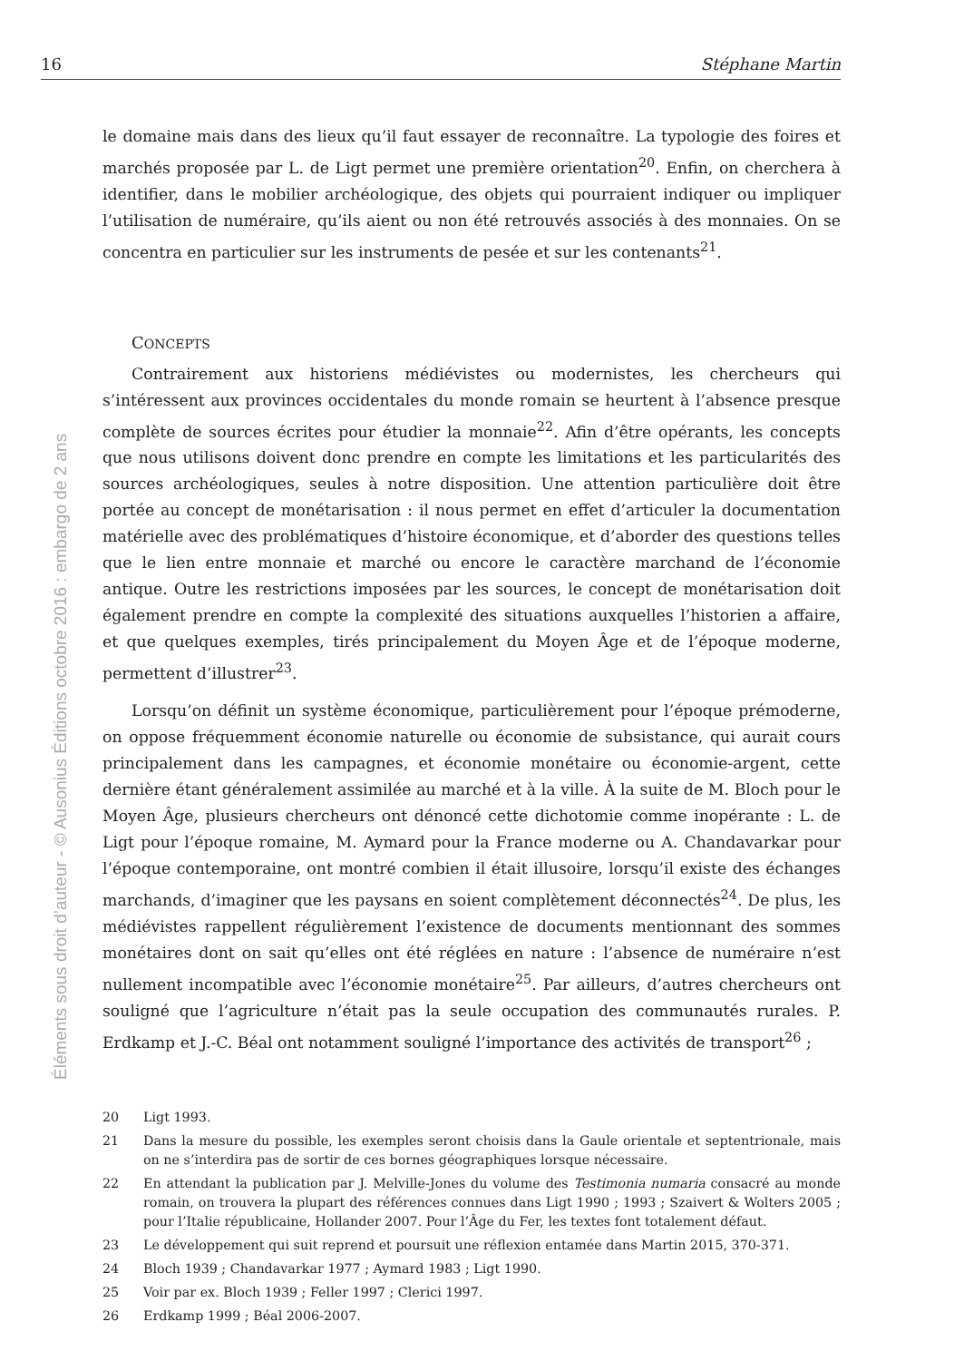16 Stéphane Martin
Éléments sous droit d’auteur - © Ausonius Éditions octobre 2016 : embargo de 2 ans
le domaine mais dans des lieux qu’il faut essayer de reconnaître. La typologie des foires et marchés proposée par L. de Ligt permet une première orientation<sup>20</sup>. Enfin, on cherchera à identifier, dans le mobilier archéologique, des objets qui pourraient indiquer ou impliquer l’utilisation de numéraire, qu’ils aient ou non été retrouvés associés à des monnaies. On se concentra en particulier sur les instruments de pesée et sur les contenants<sup>21</sup>.
CONCEPTS
Contrairement aux historiens médiévistes ou modernistes, les chercheurs qui s’intéressent aux provinces occidentales du monde romain se heurtent à l’absence presque complète de sources écrites pour étudier la monnaie<sup>22</sup>. Afin d’être opérants, les concepts que nous utilisons doivent donc prendre en compte les limitations et les particularités des sources archéologiques, seules à notre disposition. Une attention particulière doit être portée au concept de monétarisation : il nous permet en effet d’articuler la documentation matérielle avec des problématiques d’histoire économique, et d’aborder des questions telles que le lien entre monnaie et marché ou encore le caractère marchand de l’économie antique. Outre les restrictions imposées par les sources, le concept de monétarisation doit également prendre en compte la complexité des situations auxquelles l’historien a affaire, et que quelques exemples, tirés principalement du Moyen Âge et de l’époque moderne, permettent d’illustrer<sup>23</sup>.
Lorsqu’on définit un système économique, particulièrement pour l’époque prémoderne, on oppose fréquemment économie naturelle ou économie de subsistance, qui aurait cours principalement dans les campagnes, et économie monétaire ou économie-argent, cette dernière étant généralement assimilée au marché et à la ville. À la suite de M. Bloch pour le Moyen Âge, plusieurs chercheurs ont dénoncé cette dichotomie comme inopérante : L. de Ligt pour l’époque romaine, M. Aymard pour la France moderne ou A. Chandavarkar pour l’époque contemporaine, ont montré combien il était illusoire, lorsqu’il existe des échanges marchands, d’imaginer que les paysans en soient complètement déconnectés<sup>24</sup>. De plus, les médiévistes rappellent régulièrement l’existence de documents mentionnant des sommes monétaires dont on sait qu’elles ont été réglées en nature : l’absence de numéraire n’est nullement incompatible avec l’économie monétaire<sup>25</sup>. Par ailleurs, d’autres chercheurs ont souligné que l’agriculture n’était pas la seule occupation des communautés rurales. P. Erdkamp et J.-C. Béal ont notamment souligné l’importance des activités de transport<sup>26</sup> ;
20 Ligt 1993.
21 Dans la mesure du possible, les exemples seront choisis dans la Gaule orientale et septentrionale, mais on ne s’interdira pas de sortir de ces bornes géographiques lorsque nécessaire.
22 En attendant la publication par J. Melville-Jones du volume des Testimonia numaria consacré au monde romain, on trouvera la plupart des références connues dans Ligt 1990 ; 1993 ; Szaivert & Wolters 2005 ; pour l’Italie républicaine, Hollander 2007. Pour l’Âge du Fer, les textes font totalement défaut.
23 Le développement qui suit reprend et poursuit une réflexion entamée dans Martin 2015, 370-371.
24 Bloch 1939 ; Chandavarkar 1977 ; Aymard 1983 ; Ligt 1990.
25 Voir par ex. Bloch 1939 ; Feller 1997 ; Clerici 1997.
26 Erdkamp 1999 ; Béal 2006-2007.